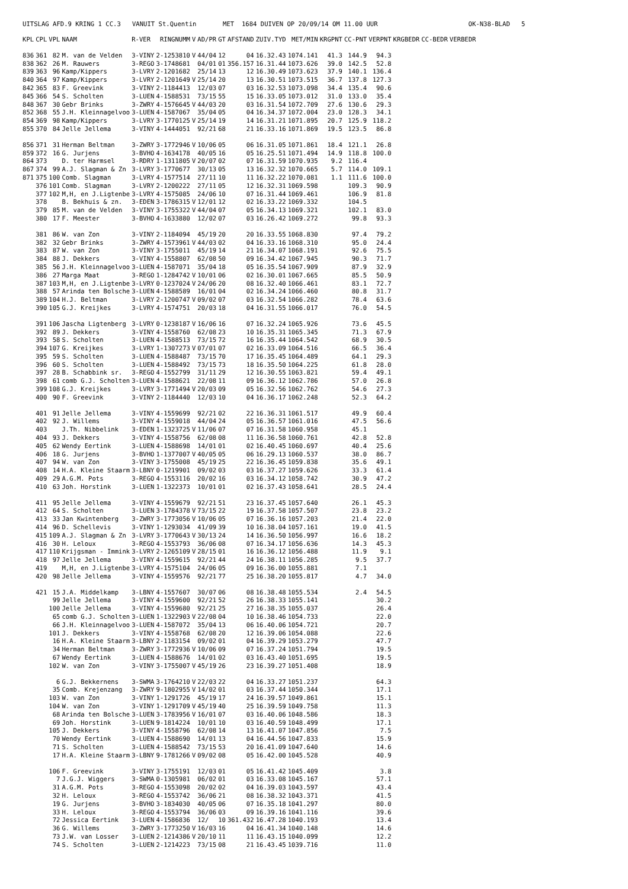UITSLAG AFD.9 KRING 1 CC.3 VANUIT St.Quentin MET 1684 DUIVEN OP 20/09/14 OM 11.00 UUR OK-N38-BLAD 5
| KPL | CPL | VPL | NAAM | R-VER | RINGNUMM | V | AD/PR | GT | AFSTAND | ZUIV.TYD | MET/MIN | KRGPNT | CC-PNT | VERPNT | KRGBEDR | CC-BEDR | VERBEDR |
| --- | --- | --- | --- | --- | --- | --- | --- | --- | --- | --- | --- | --- | --- | --- | --- | --- | --- |
| 836 | 361 | 82 | M. van de Velden | 3-VINY | 2-1253810 | V | 44/04 | 12 | 04 | 16.32.43 | 1074.141 | 41.3 | 144.9 | 94.3 | | | |
| 838 | 362 | 26 | M. Rauwers | 3-REGO | 3-1748681 | | 04/01 | 01 | 356.157 | 16.31.44 | 1073.626 | 39.0 | 142.5 | 52.8 | | | |
| 839 | 363 | 96 | Kamp/Kippers | 3-LVRY | 2-1201682 | | 25/14 | 13 | 12 | 16.30.49 | 1073.623 | 37.9 | 140.1 | 136.4 | | | |
| 840 | 364 | 97 | Kamp/Kippers | 3-LVRY | 2-1201649 | V | 25/14 | 20 | 13 | 16.30.51 | 1073.515 | 36.7 | 137.8 | 127.3 | | | |
| 842 | 365 | 83 | F. Greevink | 3-VINY | 2-1184413 | | 12/03 | 07 | 03 | 16.32.53 | 1073.098 | 34.4 | 135.4 | 90.6 | | | |
| 845 | 366 | 54 | S. Scholten | 3-LUEN | 4-1588531 | | 73/15 | 55 | 15 | 16.33.05 | 1073.012 | 31.0 | 133.0 | 35.4 | | | |
| 848 | 367 | 30 | Gebr Brinks | 3-ZWRY | 4-1576645 | V | 44/03 | 20 | 03 | 16.31.54 | 1072.709 | 27.6 | 130.6 | 29.3 | | | |
| 852 | 368 | 55 | J.H. Kleinnagelvoo | 3-LUEN | 4-1587067 | | 35/04 | 05 | 04 | 16.34.37 | 1072.004 | 23.0 | 128.3 | 34.1 | | | |
| 854 | 369 | 98 | Kamp/Kippers | 3-LVRY | 3-1770125 | V | 25/14 | 19 | 14 | 16.31.21 | 1071.895 | 20.7 | 125.9 | 118.2 | | | |
| 855 | 370 | 84 | Jelle Jellema | 3-VINY | 4-1444051 | | 92/21 | 68 | 21 | 16.33.16 | 1071.869 | 19.5 | 123.5 | 86.8 | | | |
| 856 | 371 | 31 | Herman Beltman | 3-ZWRY | 3-1772946 | V | 10/06 | 05 | 06 | 16.31.05 | 1071.861 | 18.4 | 121.1 | 26.8 | | | |
| 859 | 372 | 16 | G. Jurjens | 3-BVHO | 4-1634178 | | 40/05 | 16 | 05 | 16.25.51 | 1071.494 | 14.9 | 118.8 | 100.0 | | | |
| 864 | 373 | | D. ter Harmsel | 3-RDRY | 1-1311805 | V | 20/07 | 02 | 07 | 16.31.59 | 1070.935 | 9.2 | 116.4 | | | | |
| 867 | 374 | 99 | A.J. Slagman & Zn | 3-LVRY | 3-1770677 | | 30/13 | 05 | 13 | 16.32.32 | 1070.665 | 5.7 | 114.0 | 109.1 | | | |
| 871 | 375 | 100 | Comb. Slagman | 3-LVRY | 4-1577514 | | 27/11 | 10 | 11 | 16.32.22 | 1070.081 | 1.1 | 111.6 | 100.0 | | | |
| | 376 | 101 | Comb. Slagman | 3-LVRY | 2-1200222 | | 27/11 | 05 | 12 | 16.32.31 | 1069.598 | | 109.3 | 90.9 | | | |
| | 377 | 102 | M,H, en J.Ligtenbe | 3-LVRY | 4-1575085 | | 24/06 | 10 | 07 | 16.31.44 | 1069.461 | | 106.9 | 81.8 | | | |
| | 378 | | B. Bekhuis & zn. | 3-EDEN | 3-1786315 | V | 12/01 | 12 | 02 | 16.33.22 | 1069.332 | | 104.5 | | | | |
| | 379 | 85 | M. van de Velden | 3-VINY | 3-1755322 | V | 44/04 | 07 | 05 | 16.34.13 | 1069.321 | | 102.1 | 83.0 | | | |
| | 380 | 17 | F. Meester | 3-BVHO | 4-1633880 | | 12/02 | 07 | 03 | 16.26.42 | 1069.272 | | 99.8 | 93.3 | | | |
| | 381 | 86 | W. van Zon | 3-VINY | 2-1184094 | | 45/19 | 20 | 20 | 16.33.55 | 1068.830 | | 97.4 | 79.2 | | | |
| | 382 | 32 | Gebr Brinks | 3-ZWRY | 4-1573961 | V | 44/03 | 02 | 04 | 16.33.16 | 1068.310 | | 95.0 | 24.4 | | | |
| | 383 | 87 | W. van Zon | 3-VINY | 3-1755011 | | 45/19 | 14 | 21 | 16.34.07 | 1068.191 | | 92.6 | 75.5 | | | |
| | 384 | 88 | J. Dekkers | 3-VINY | 4-1558807 | | 62/08 | 50 | 09 | 16.34.42 | 1067.945 | | 90.3 | 71.7 | | | |
| | 385 | 56 | J.H. Kleinnagelvoo | 3-LUEN | 4-1587071 | | 35/04 | 18 | 05 | 16.35.54 | 1067.909 | | 87.9 | 32.9 | | | |
| | 386 | 27 | Marga Maat | 3-REGO | 1-1284742 | V | 10/01 | 06 | 02 | 16.30.01 | 1067.665 | | 85.5 | 50.9 | | | |
| | 387 | 103 | M,H, en J.Ligtenbe | 3-LVRY | 0-1237024 | V | 24/06 | 20 | 08 | 16.32.40 | 1066.461 | | 83.1 | 72.7 | | | |
| | 388 | 57 | Arinda ten Bolsche | 3-LUEN | 4-1588589 | | 16/01 | 04 | 02 | 16.34.24 | 1066.460 | | 80.8 | 31.7 | | | |
| | 389 | 104 | H.J. Beltman | 3-LVRY | 2-1200747 | V | 09/02 | 07 | 03 | 16.32.54 | 1066.282 | | 78.4 | 63.6 | | | |
| | 390 | 105 | G.J. Kreijkes | 3-LVRY | 4-1574751 | | 20/03 | 18 | 04 | 16.31.55 | 1066.017 | | 76.0 | 54.5 | | | |
| | 391 | 106 | Jascha Ligtenberg | 3-LVRY | 0-1238187 | V | 16/06 | 16 | 07 | 16.32.24 | 1065.926 | | 73.6 | 45.5 | | | |
| | 392 | 89 | J. Dekkers | 3-VINY | 4-1558760 | | 62/08 | 23 | 10 | 16.35.31 | 1065.345 | | 71.3 | 67.9 | | | |
| | 393 | 58 | S. Scholten | 3-LUEN | 4-1588513 | | 73/15 | 72 | 16 | 16.35.44 | 1064.542 | | 68.9 | 30.5 | | | |
| | 394 | 107 | G. Kreijkes | 3-LVRY | 1-1307273 | V | 07/01 | 07 | 02 | 16.33.09 | 1064.516 | | 66.5 | 36.4 | | | |
| | 395 | 59 | S. Scholten | 3-LUEN | 4-1588487 | | 73/15 | 70 | 17 | 16.35.45 | 1064.489 | | 64.1 | 29.3 | | | |
| | 396 | 60 | S. Scholten | 3-LUEN | 4-1588492 | | 73/15 | 73 | 18 | 16.35.50 | 1064.225 | | 61.8 | 28.0 | | | |
| | 397 | 28 | B. Schabbink sr. | 3-REGO | 4-1552799 | | 31/11 | 29 | 12 | 16.30.55 | 1063.821 | | 59.4 | 49.1 | | | |
| | 398 | 61 | comb G.J. Scholten | 3-LUEN | 4-1588621 | | 22/08 | 11 | 09 | 16.36.12 | 1062.786 | | 57.0 | 26.8 | | | |
| | 399 | 108 | G.J. Kreijkes | 3-LVRY | 3-1771494 | V | 20/03 | 09 | 05 | 16.32.56 | 1062.762 | | 54.6 | 27.3 | | | |
| | 400 | 90 | F. Greevink | 3-VINY | 2-1184440 | | 12/03 | 10 | 04 | 16.36.17 | 1062.248 | | 52.3 | 64.2 | | | |
| | 401 | 91 | Jelle Jellema | 3-VINY | 4-1559699 | | 92/21 | 02 | 22 | 16.36.31 | 1061.517 | | 49.9 | 60.4 | | | |
| | 402 | 92 | J. Willems | 3-VINY | 4-1559018 | | 44/04 | 24 | 05 | 16.36.57 | 1061.016 | | 47.5 | 56.6 | | | |
| | 403 | | J.Th. Nibbelink | 3-EDEN | 1-1323725 | V | 11/06 | 07 | 07 | 16.31.58 | 1060.958 | | 45.1 | | | | |
| | 404 | 93 | J. Dekkers | 3-VINY | 4-1558756 | | 62/08 | 08 | 11 | 16.36.58 | 1060.761 | | 42.8 | 52.8 | | | |
| | 405 | 62 | Wendy Eertink | 3-LUEN | 4-1588698 | | 14/01 | 01 | 02 | 16.40.45 | 1060.697 | | 40.4 | 25.6 | | | |
| | 406 | 18 | G. Jurjens | 3-BVHO | 1-1377007 | V | 40/05 | 05 | 06 | 16.29.13 | 1060.537 | | 38.0 | 86.7 | | | |
| | 407 | 94 | W. van Zon | 3-VINY | 3-1755008 | | 45/19 | 25 | 22 | 16.36.45 | 1059.838 | | 35.6 | 49.1 | | | |
| | 408 | 14 | H.A. Kleine Staarm | 3-LBNY | 0-1219901 | | 09/02 | 03 | 03 | 16.37.27 | 1059.626 | | 33.3 | 61.4 | | | |
| | 409 | 29 | A.G.M. Pots | 3-REGO | 4-1553116 | | 20/02 | 16 | 03 | 16.34.12 | 1058.742 | | 30.9 | 47.2 | | | |
| | 410 | 63 | Joh. Horstink | 3-LUEN | 1-1322373 | | 10/01 | 01 | 02 | 16.37.43 | 1058.641 | | 28.5 | 24.4 | | | |
| | 411 | 95 | Jelle Jellema | 3-VINY | 4-1559679 | | 92/21 | 51 | 23 | 16.37.45 | 1057.640 | | 26.1 | 45.3 | | | |
| | 412 | 64 | S. Scholten | 3-LUEN | 3-1784378 | V | 73/15 | 22 | 19 | 16.37.58 | 1057.507 | | 23.8 | 23.2 | | | |
| | 413 | 33 | Jan Kwintenberg | 3-ZWRY | 3-1773056 | V | 10/06 | 05 | 07 | 16.36.16 | 1057.203 | | 21.4 | 22.0 | | | |
| | 414 | 96 | D. Schellevis | 3-VINY | 1-1293034 | | 41/09 | 39 | 10 | 16.38.04 | 1057.161 | | 19.0 | 41.5 | | | |
| | 415 | 109 | A.J. Slagman & Zn | 3-LVRY | 3-1770643 | V | 30/13 | 24 | 14 | 16.36.50 | 1056.997 | | 16.6 | 18.2 | | | |
| | 416 | 30 | H. Leloux | 3-REGO | 4-1553793 | | 36/06 | 08 | 07 | 16.34.17 | 1056.636 | | 14.3 | 45.3 | | | |
| | 417 | 110 | Krijgsman - Immink | 3-LVRY | 2-1265109 | V | 28/15 | 01 | 16 | 16.36.12 | 1056.488 | | 11.9 | 9.1 | | | |
| | 418 | 97 | Jelle Jellema | 3-VINY | 4-1559615 | | 92/21 | 44 | 24 | 16.38.11 | 1056.285 | | 9.5 | 37.7 | | | |
| | 419 | | M,H, en J.Ligtenbe | 3-LVRY | 4-1575104 | | 24/06 | 05 | 09 | 16.36.00 | 1055.881 | | 7.1 | | | | |
| | 420 | 98 | Jelle Jellema | 3-VINY | 4-1559576 | | 92/21 | 77 | 25 | 16.38.20 | 1055.817 | | 4.7 | 34.0 | | | |
| | 421 | 15 | J.A. Middelkamp | 3-LBNY | 4-1557607 | | 30/07 | 06 | 08 | 16.38.48 | 1055.534 | | 2.4 | 54.5 | | | |
| | | 99 | Jelle Jellema | 3-VINY | 4-1559600 | | 92/21 | 52 | 26 | 16.38.33 | 1055.141 | | | 30.2 | | | |
| | | 100 | Jelle Jellema | 3-VINY | 4-1559680 | | 92/21 | 25 | 27 | 16.38.35 | 1055.037 | | | 26.4 | | | |
| | | 65 | comb G.J. Scholten | 3-LUEN | 1-1322903 | V | 22/08 | 04 | 10 | 16.38.46 | 1054.733 | | | 22.0 | | | |
| | | 66 | J.H. Kleinnagelvoo | 3-LUEN | 4-1587072 | | 35/04 | 13 | 06 | 16.40.06 | 1054.721 | | | 20.7 | | | |
| | | 101 | J. Dekkers | 3-VINY | 4-1558768 | | 62/08 | 20 | 12 | 16.39.06 | 1054.088 | | | 22.6 | | | |
| | | 16 | H.A. Kleine Staarm | 3-LBNY | 2-1183154 | | 09/02 | 01 | 04 | 16.39.29 | 1053.279 | | | 47.7 | | | |
| | | 34 | Herman Beltman | 3-ZWRY | 3-1772936 | V | 10/06 | 09 | 07 | 16.37.24 | 1051.794 | | | 19.5 | | | |
| | | 67 | Wendy Eertink | 3-LUEN | 4-1588676 | | 14/01 | 02 | 03 | 16.43.40 | 1051.695 | | | 19.5 | | | |
| | | 102 | W. van Zon | 3-VINY | 3-1755007 | V | 45/19 | 26 | 23 | 16.39.27 | 1051.408 | | | 18.9 | | | |
| | | 6 | G.J. Bekkernens | 3-SWMA | 3-1764210 | V | 22/03 | 22 | 04 | 16.33.27 | 1051.237 | | | 64.3 | | | |
| | | 35 | Comb. Krejenzang | 3-ZWRY | 9-1802955 | V | 14/02 | 01 | 03 | 16.37.44 | 1050.344 | | | 17.1 | | | |
| | | 103 | W. van Zon | 3-VINY | 1-1291726 | | 45/19 | 17 | 24 | 16.39.57 | 1049.861 | | | 15.1 | | | |
| | | 104 | W. van Zon | 3-VINY | 1-1291709 | V | 45/19 | 40 | 25 | 16.39.59 | 1049.758 | | | 11.3 | | | |
| | | 68 | Arinda ten Bolsche | 3-LUEN | 3-1783956 | V | 16/01 | 07 | 03 | 16.40.06 | 1048.586 | | | 18.3 | | | |
| | | 69 | Joh. Horstink | 3-LUEN | 9-1814224 | | 10/01 | 10 | 03 | 16.40.59 | 1048.499 | | | 17.1 | | | |
| | | 105 | J. Dekkers | 3-VINY | 4-1558796 | | 62/08 | 14 | 13 | 16.41.07 | 1047.856 | | | 7.5 | | | |
| | | 70 | Wendy Eertink | 3-LUEN | 4-1588690 | | 14/01 | 13 | 04 | 16.44.56 | 1047.833 | | | 15.9 | | | |
| | | 71 | S. Scholten | 3-LUEN | 4-1588542 | | 73/15 | 53 | 20 | 16.41.09 | 1047.640 | | | 14.6 | | | |
| | | 17 | H.A. Kleine Staarm | 3-LBNY | 9-1781266 | V | 09/02 | 08 | 05 | 16.42.00 | 1045.528 | | | 40.9 | | | |
| | | 106 | F. Greevink | 3-VINY | 3-1755191 | | 12/03 | 01 | 05 | 16.41.42 | 1045.409 | | | 3.8 | | | |
| | | 7 | J.G.J. Wiggers | 3-SWMA | 0-1305981 | | 06/02 | 01 | 03 | 16.33.08 | 1045.167 | | | 57.1 | | | |
| | | 31 | A.G.M. Pots | 3-REGO | 4-1553098 | | 20/02 | 02 | 04 | 16.39.03 | 1043.597 | | | 43.4 | | | |
| | | 32 | H. Leloux | 3-REGO | 4-1553742 | | 36/06 | 21 | 08 | 16.38.32 | 1043.371 | | | 41.5 | | | |
| | | 19 | G. Jurjens | 3-BVHO | 3-1834030 | | 40/05 | 06 | 07 | 16.35.18 | 1041.297 | | | 80.0 | | | |
| | | 33 | H. Leloux | 3-REGO | 4-1553794 | | 36/06 | 03 | 09 | 16.39.16 | 1041.116 | | | 39.6 | | | |
| | | 72 | Jessica Eertink | 3-LUEN | 4-1586836 | | 12/ | 10 | 361.432 | 16.47.28 | 1040.193 | | | 13.4 | | | |
| | | 36 | G. Willems | 3-ZWRY | 3-1773250 | V | 16/03 | 16 | 04 | 16.41.34 | 1040.148 | | | 14.6 | | | |
| | | 73 | J.W. van Losser | 3-LUEN | 2-1214386 | V | 20/10 | 11 | 11 | 16.43.15 | 1040.099 | | | 12.2 | | | |
| | | 74 | S. Scholten | 3-LUEN | 2-1214223 | | 73/15 | 08 | 21 | 16.43.45 | 1039.716 | | | 11.0 | | | |